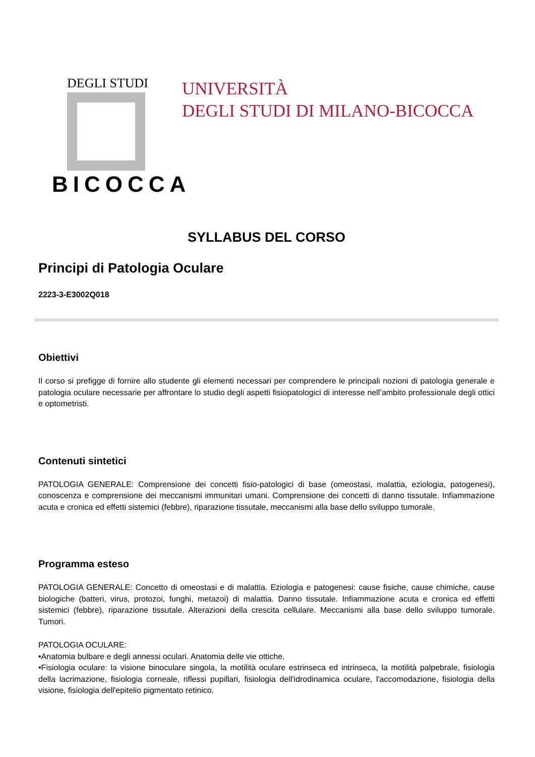DEGLI STUDI
BICOCCA
UNIVERSITÀ
DEGLI STUDI DI MILANO-BICOCCA
SYLLABUS DEL CORSO
Principi di Patologia Oculare
2223-3-E3002Q018
Obiettivi
Il corso si prefigge di fornire allo studente gli elementi necessari per comprendere le principali nozioni di patologia generale e patologia oculare necessarie per affrontare lo studio degli aspetti fisiopatologici di interesse nell’ambito professionale degli ottici e optometristi.
Contenuti sintetici
PATOLOGIA GENERALE: Comprensione dei concetti fisio-patologici di base (omeostasi, malattia, eziologia, patogenesi), conoscenza e comprensione dei meccanismi immunitari umani. Comprensione dei concetti di danno tissutale. Infiammazione acuta e cronica ed effetti sistemici (febbre), riparazione tissutale, meccanismi alla base dello sviluppo tumorale.
Programma esteso
PATOLOGIA GENERALE: Concetto di omeostasi e di malattia. Eziologia e patogenesi: cause fisiche, cause chimiche, cause biologiche (batteri, virus, protozoi, funghi, metazoi) di malattia. Danno tissutale. Infiammazione acuta e cronica ed effetti sistemici (febbre), riparazione tissutale. Alterazioni della crescita cellulare. Meccanismi alla base dello sviluppo tumorale. Tumori.
PATOLOGIA OCULARE:
•Anatomia bulbare e degli annessi oculari. Anatomia delle vie ottiche.
•Fisiologia oculare: la visione binoculare singola, la motilità oculare estrinseca ed intrinseca, la motilità palpebrale, fisiologia della lacrimazione, fisiologia corneale, riflessi pupillari, fisiologia dell'idrodinamica oculare, l'accomodazione, fisiologia della visione, fisiologia dell'epitelio pigmentato retinico.